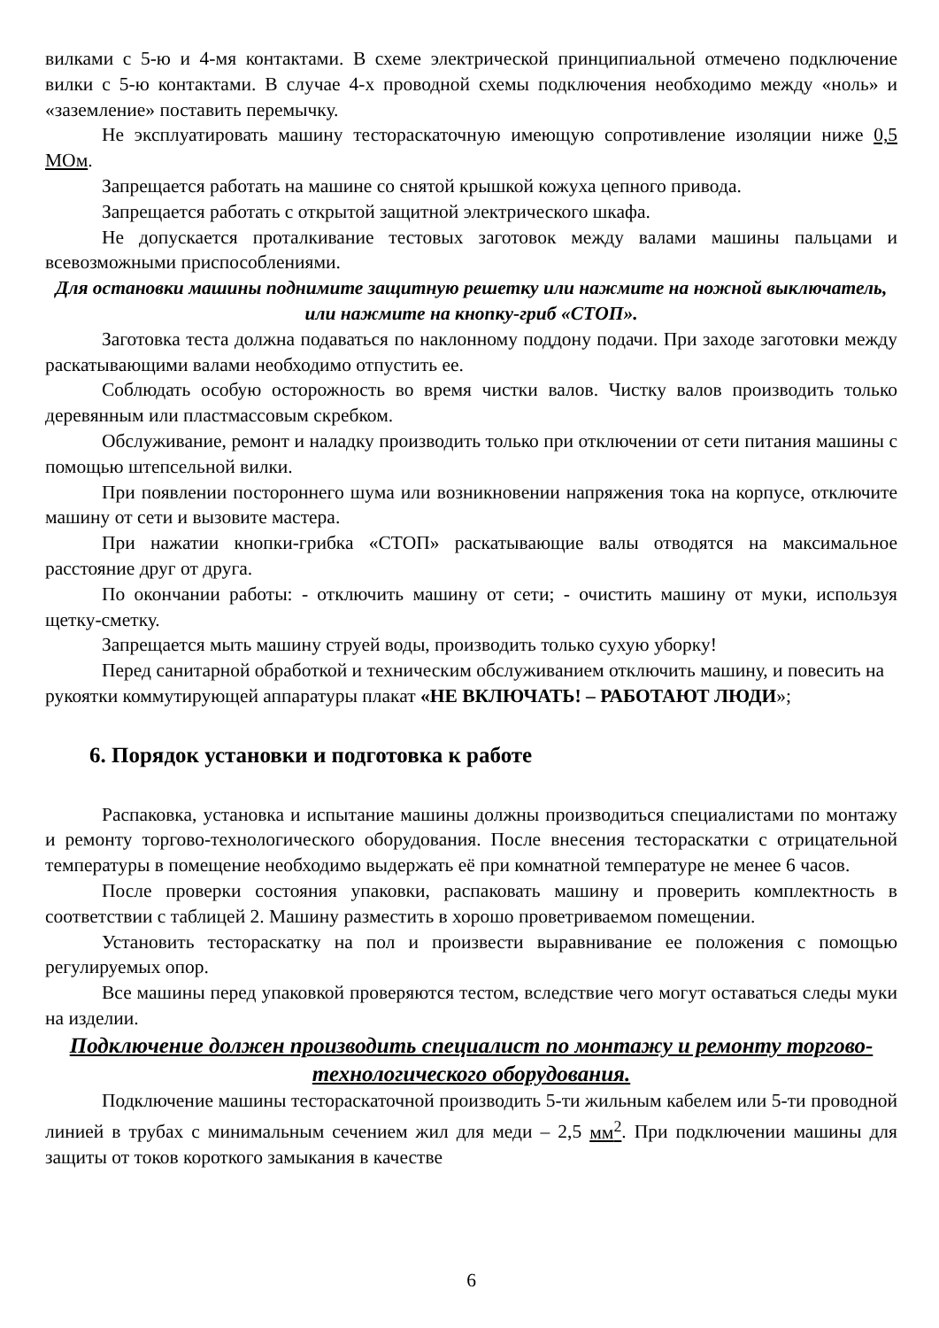вилками с 5-ю и 4-мя контактами. В схеме электрической принципиальной отмечено подключение вилки с 5-ю контактами. В случае 4-х проводной схемы подключения необходимо между «ноль» и «заземление» поставить перемычку.
Не эксплуатировать машину тестораскаточную имеющую сопротивление изоляции ниже 0,5 МОм.
Запрещается работать на машине со снятой крышкой кожуха цепного привода.
Запрещается работать с открытой защитной электрического шкафа.
Не допускается проталкивание тестовых заготовок между валами машины пальцами и всевозможными приспособлениями.
Для остановки машины поднимите защитную решетку или нажмите на ножной выключатель, или нажмите на кнопку-гриб «СТОП».
Заготовка теста должна подаваться по наклонному поддону подачи. При заходе заготовки между раскатывающими валами необходимо отпустить ее.
Соблюдать особую осторожность во время чистки валов. Чистку валов производить только деревянным или пластмассовым скребком.
Обслуживание, ремонт и наладку производить только при отключении от сети питания машины с помощью штепсельной вилки.
При появлении постороннего шума или возникновении напряжения тока на корпусе, отключите машину от сети и вызовите мастера.
При нажатии кнопки-грибка «СТОП» раскатывающие валы отводятся на максимальное расстояние друг от друга.
По окончании работы: - отключить машину от сети; - очистить машину от муки, используя щетку-сметку.
Запрещается мыть машину струей воды, производить только сухую уборку!
Перед санитарной обработкой и техническим обслуживанием отключить машину, и повесить на рукоятки коммутирующей аппаратуры плакат «НЕ ВКЛЮЧАТЬ! – РАБОТАЮТ ЛЮДИ»;
6. Порядок установки и подготовка к работе
Распаковка, установка и испытание машины должны производиться специалистами по монтажу и ремонту торгово-технологического оборудования. После внесения тестораскатки с отрицательной температуры в помещение необходимо выдержать её при комнатной температуре не менее 6 часов.
После проверки состояния упаковки, распаковать машину и проверить комплектность в соответствии с таблицей 2. Машину разместить в хорошо проветриваемом помещении.
Установить тестораскатку на пол и произвести выравнивание ее положения с помощью регулируемых опор.
Все машины перед упаковкой проверяются тестом, вследствие чего могут оставаться следы муки на изделии.
Подключение должен производить специалист по монтажу и ремонту торгово-технологического оборудования.
Подключение машины тестораскаточной производить 5-ти жильным кабелем или 5-ти проводной линией в трубах с минимальным сечением жил для меди – 2,5 мм<sup>2</sup>. При подключении машины для защиты от токов короткого замыкания в качестве
6